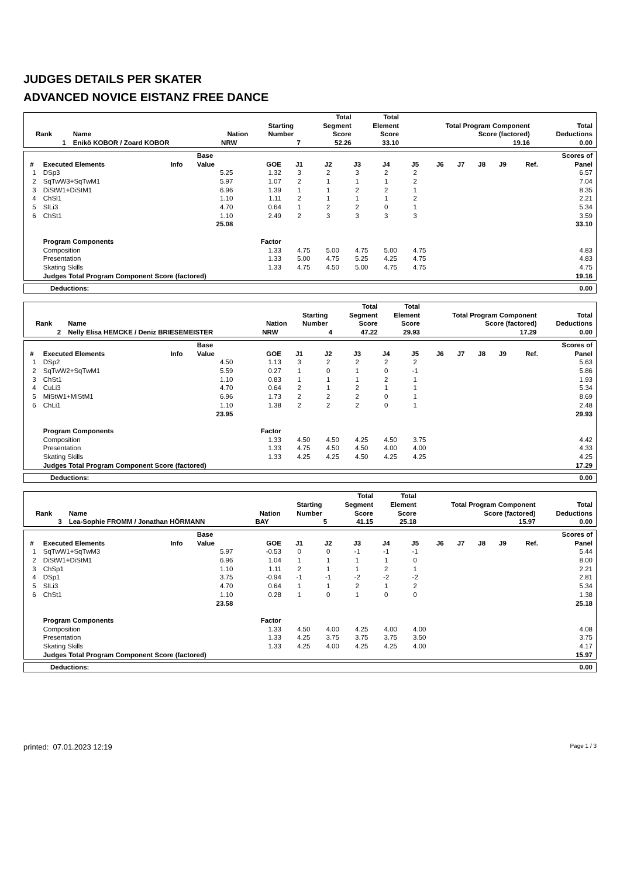JUDGES DETAILS PER SKATER
ADVANCED NOVICE EISTANZ FREE DANCE
| Rank | Name | Nation | Starting Number | Total Segment Score | Total Element Score | Total Program Component Score (factored) | Total Deductions |
| --- | --- | --- | --- | --- | --- | --- | --- |
| 1 | Enikö KOBOR / Zoard KOBOR | NRW | 7 | 52.26 | 33.10 | 19.16 | 0.00 |
| # | Executed Elements | Info | Base Value | GOE | J1 | J2 | J3 | J4 | J5 | J6 | J7 | J8 | J9 | Ref. | Scores of Panel |
| --- | --- | --- | --- | --- | --- | --- | --- | --- | --- | --- | --- | --- | --- | --- | --- |
| 1 | DSp3 | | 5.25 | 1.32 | 3 | 2 | 3 | 2 | 2 | | | | | | 6.57 |
| 2 | SqTwW3+SqTwM1 | | 5.97 | 1.07 | 2 | 1 | 1 | 1 | 2 | | | | | | 7.04 |
| 3 | DiStW1+DiStM1 | | 6.96 | 1.39 | 1 | 1 | 2 | 2 | 1 | | | | | | 8.35 |
| 4 | ChSl1 | | 1.10 | 1.11 | 2 | 1 | 1 | 1 | 2 | | | | | | 2.21 |
| 5 | SlLi3 | | 4.70 | 0.64 | 1 | 2 | 2 | 0 | 1 | | | | | | 5.34 |
| 6 | ChSt1 | | 1.10 | 2.49 | 2 | 3 | 3 | 3 | 3 | | | | | | 3.59 |
| | | | 25.08 | | | | | | | | | | | | 33.10 |
| | Program Components | | | Factor | | | | | | | | | | | |
| | Composition | | | 1.33 | 4.75 | 5.00 | 4.75 | 5.00 | 4.75 | | | | | | 4.83 |
| | Presentation | | | 1.33 | 5.00 | 4.75 | 5.25 | 4.25 | 4.75 | | | | | | 4.83 |
| | Skating Skills | | | 1.33 | 4.75 | 4.50 | 5.00 | 4.75 | 4.75 | | | | | | 4.75 |
| | Judges Total Program Component Score (factored) | | | | | | | | | | | | | | 19.16 |
| Deductions: | 0.00 |
| Rank | Name | Nation | Starting Number | Total Segment Score | Total Element Score | Total Program Component Score (factored) | Total Deductions |
| --- | --- | --- | --- | --- | --- | --- | --- |
| 2 | Nelly Elisa HEMCKE / Deniz BRIESEMEISTER | NRW | 4 | 47.22 | 29.93 | 17.29 | 0.00 |
| # | Executed Elements | Info | Base Value | GOE | J1 | J2 | J3 | J4 | J5 | J6 | J7 | J8 | J9 | Ref. | Scores of Panel |
| --- | --- | --- | --- | --- | --- | --- | --- | --- | --- | --- | --- | --- | --- | --- | --- |
| 1 | DSp2 | | 4.50 | 1.13 | 3 | 2 | 2 | 2 | 2 | | | | | | 5.63 |
| 2 | SqTwW2+SqTwM1 | | 5.59 | 0.27 | 1 | 0 | 1 | 0 | -1 | | | | | | 5.86 |
| 3 | ChSt1 | | 1.10 | 0.83 | 1 | 1 | 1 | 2 | 1 | | | | | | 1.93 |
| 4 | CuLi3 | | 4.70 | 0.64 | 2 | 1 | 2 | 1 | 1 | | | | | | 5.34 |
| 5 | MiStW1+MiStM1 | | 6.96 | 1.73 | 2 | 2 | 2 | 0 | 1 | | | | | | 8.69 |
| 6 | ChLi1 | | 1.10 | 1.38 | 2 | 2 | 2 | 0 | 1 | | | | | | 2.48 |
| | | | 23.95 | | | | | | | | | | | | 29.93 |
| | Program Components | | | Factor | | | | | | | | | | | |
| | Composition | | | 1.33 | 4.50 | 4.50 | 4.25 | 4.50 | 3.75 | | | | | | 4.42 |
| | Presentation | | | 1.33 | 4.75 | 4.50 | 4.50 | 4.00 | 4.00 | | | | | | 4.33 |
| | Skating Skills | | | 1.33 | 4.25 | 4.25 | 4.50 | 4.25 | 4.25 | | | | | | 4.25 |
| | Judges Total Program Component Score (factored) | | | | | | | | | | | | | | 17.29 |
| Deductions: | 0.00 |
| Rank | Name | Nation | Starting Number | Total Segment Score | Total Element Score | Total Program Component Score (factored) | Total Deductions |
| --- | --- | --- | --- | --- | --- | --- | --- |
| 3 | Lea-Sophie FROMM / Jonathan HÖRMANN | BAY | 5 | 41.15 | 25.18 | 15.97 | 0.00 |
| # | Executed Elements | Info | Base Value | GOE | J1 | J2 | J3 | J4 | J5 | J6 | J7 | J8 | J9 | Ref. | Scores of Panel |
| --- | --- | --- | --- | --- | --- | --- | --- | --- | --- | --- | --- | --- | --- | --- | --- |
| 1 | SqTwW1+SqTwM3 | | 5.97 | -0.53 | 0 | 0 | -1 | -1 | -1 | | | | | | 5.44 |
| 2 | DiStW1+DiStM1 | | 6.96 | 1.04 | 1 | 1 | 1 | 1 | 0 | | | | | | 8.00 |
| 3 | ChSp1 | | 1.10 | 1.11 | 2 | 1 | 1 | 2 | 1 | | | | | | 2.21 |
| 4 | DSp1 | | 3.75 | -0.94 | -1 | -1 | -2 | -2 | -2 | | | | | | 2.81 |
| 5 | SlLi3 | | 4.70 | 0.64 | 1 | 1 | 2 | 1 | 2 | | | | | | 5.34 |
| 6 | ChSt1 | | 1.10 | 0.28 | 1 | 0 | 1 | 0 | 0 | | | | | | 1.38 |
| | | | 23.58 | | | | | | | | | | | | 25.18 |
| | Program Components | | | Factor | | | | | | | | | | | |
| | Composition | | | 1.33 | 4.50 | 4.00 | 4.25 | 4.00 | 4.00 | | | | | | 4.08 |
| | Presentation | | | 1.33 | 4.25 | 3.75 | 3.75 | 3.75 | 3.50 | | | | | | 3.75 |
| | Skating Skills | | | 1.33 | 4.25 | 4.00 | 4.25 | 4.25 | 4.00 | | | | | | 4.17 |
| | Judges Total Program Component Score (factored) | | | | | | | | | | | | | | 15.97 |
| Deductions: | 0.00 |
printed: 07.01.2023 12:19 Page 1 / 3